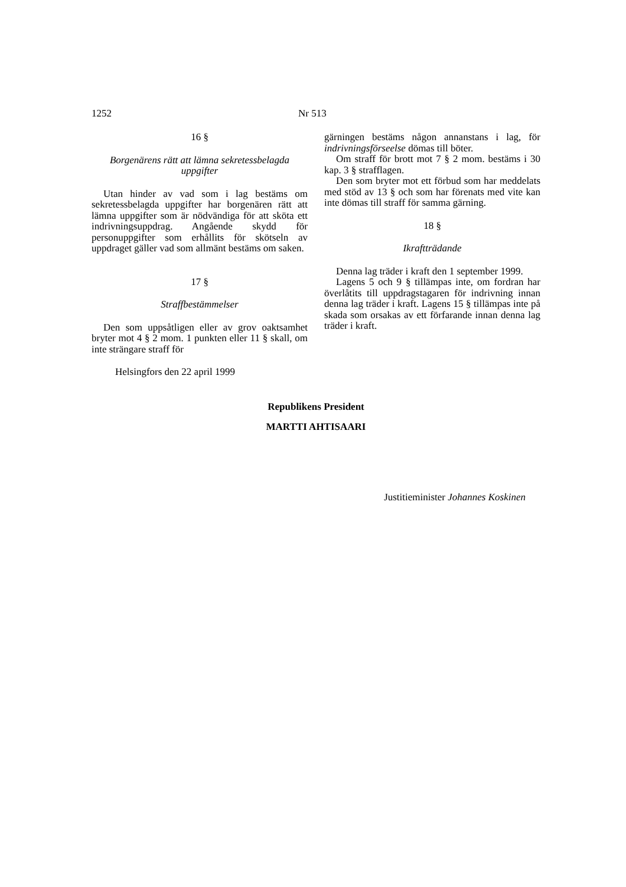1252 Nr 513
16 §
Borgenärens rätt att lämna sekretessbelagda uppgifter
Utan hinder av vad som i lag bestäms om sekretessbelagda uppgifter har borgenären rätt att lämna uppgifter som är nödvändiga för att sköta ett indrivningsuppdrag. Angående skydd för personuppgifter som erhållits för skötseln av uppdraget gäller vad som allmänt bestäms om saken.
17 §
Straffbestämmelser
Den som uppsåtligen eller av grov oaktsamhet bryter mot 4 § 2 mom. 1 punkten eller 11 § skall, om inte strängare straff för
gärningen bestäms någon annanstans i lag, för indrivningsförseelse dömas till böter.
Om straff för brott mot 7 § 2 mom. bestäms i 30 kap. 3 § strafflagen.
Den som bryter mot ett förbud som har meddelats med stöd av 13 § och som har förenats med vite kan inte dömas till straff för samma gärning.
18 §
Ikraftträdande
Denna lag träder i kraft den 1 september 1999.
Lagens 5 och 9 § tillämpas inte, om fordran har överlåtits till uppdragstagaren för indrivning innan denna lag träder i kraft. Lagens 15 § tillämpas inte på skada som orsakas av ett förfarande innan denna lag träder i kraft.
Helsingfors den 22 april 1999
Republikens President
MARTTI AHTISAARI
Justitieminister Johannes Koskinen